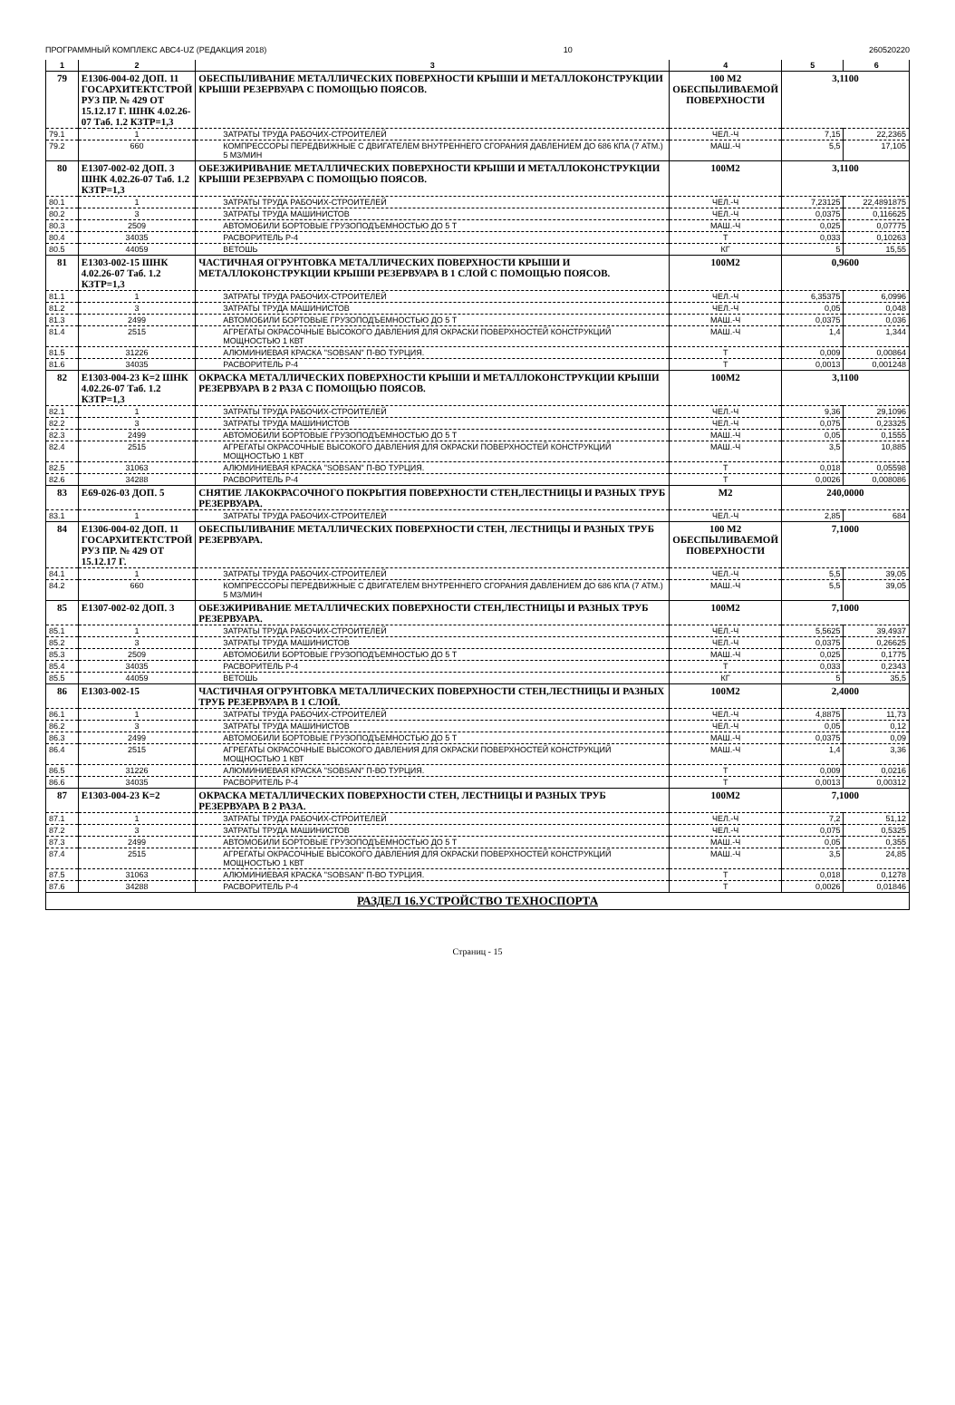ПРОГРАММНЫЙ КОМПЛЕКС АВС4-UZ (РЕДАКЦИЯ 2018) 10 260520220
| 1 | 2 | 3 | 4 | 5 | 6 |
| --- | --- | --- | --- | --- | --- |
| 79 | Е1306-004-02 ДОП. 11 ГОСАРХИТЕКТСТРОЙ РУЗ ПР. № 429 ОТ 15.12.17 Г. ШНК 4.02.26-07 Таб. 1.2 КЗТР=1,3 | ОБЕСПЫЛИВАНИЕ МЕТАЛЛИЧЕСКИХ ПОВЕРХНОСТИ КРЫШИ И МЕТАЛЛОКОНСТРУКЦИИ КРЫШИ РЕЗЕРВУАРА С ПОМОЩЬЮ ПОЯСОВ. | 100 М2 ОБЕСПЫЛИВАЕМОЙ ПОВЕРХНОСТИ | 3,1100 | |
| 79.1 | 1 | ЗАТРАТЫ ТРУДА РАБОЧИХ-СТРОИТЕЛЕЙ | ЧЕЛ.-Ч | 7,15 | 22,2365 |
| 79.2 | 660 | КОМПРЕССОРЫ ПЕРЕДВИЖНЫЕ С ДВИГАТЕЛЕМ ВНУТРЕННЕГО СГОРАНИЯ ДАВЛЕНИЕМ ДО 686 КПА (7 АТМ.) 5 М3/МИН | МАШ.-Ч | 5,5 | 17,105 |
| 80 | Е1307-002-02 ДОП. 3 ШНК 4.02.26-07 Таб. 1.2 КЗТР=1,3 | ОБЕЗЖИРИВАНИЕ МЕТАЛЛИЧЕСКИХ ПОВЕРХНОСТИ КРЫШИ И МЕТАЛЛОКОНСТРУКЦИИ КРЫШИ РЕЗЕРВУАРА С ПОМОЩЬЮ ПОЯСОВ. | 100М2 | 3,1100 | |
| 80.1 | 1 | ЗАТРАТЫ ТРУДА РАБОЧИХ-СТРОИТЕЛЕЙ | ЧЕЛ.-Ч | 7,23125 | 22,4891875 |
| 80.2 | 3 | ЗАТРАТЫ ТРУДА МАШИНИСТОВ | ЧЕЛ.-Ч | 0,0375 | 0,116625 |
| 80.3 | 2509 | АВТОМОБИЛИ БОРТОВЫЕ ГРУЗОПОДЪЕМНОСТЬЮ ДО 5 Т | МАШ.-Ч | 0,025 | 0,07775 |
| 80.4 | 34035 | РАСВОРИТЕЛЬ Р-4 | Т | 0,033 | 0,10263 |
| 80.5 | 44059 | ВЕТОШЬ | КГ | 5 | 15,55 |
| 81 | Е1303-002-15 ШНК 4.02.26-07 Таб. 1.2 КЗТР=1,3 | ЧАСТИЧНАЯ ОГРУНТОВКА МЕТАЛЛИЧЕСКИХ ПОВЕРХНОСТИ КРЫШИ И МЕТАЛЛОКОНСТРУКЦИИ КРЫШИ РЕЗЕРВУАРА В 1 СЛОЙ С ПОМОЩЬЮ ПОЯСОВ. | 100М2 | 0,9600 | |
| 81.1 | 1 | ЗАТРАТЫ ТРУДА РАБОЧИХ-СТРОИТЕЛЕЙ | ЧЕЛ.-Ч | 6,35375 | 6,0996 |
| 81.2 | 3 | ЗАТРАТЫ ТРУДА МАШИНИСТОВ | ЧЕЛ.-Ч | 0,05 | 0,048 |
| 81.3 | 2499 | АВТОМОБИЛИ БОРТОВЫЕ ГРУЗОПОДЪЕМНОСТЬЮ ДО 5 Т | МАШ.-Ч | 0,0375 | 0,036 |
| 81.4 | 2515 | АГРЕГАТЫ ОКРАСОЧНЫЕ ВЫСОКОГО ДАВЛЕНИЯ ДЛЯ ОКРАСКИ ПОВЕРХНОСТЕЙ КОНСТРУКЦИЙ МОЩНОСТЬЮ 1 КВТ | МАШ.-Ч | 1,4 | 1,344 |
| 81.5 | 31226 | АЛЮМИНИЕВАЯ КРАСКА "SOBSAN" П-ВО ТУРЦИЯ. | Т | 0,009 | 0,00864 |
| 81.6 | 34035 | РАСВОРИТЕЛЬ Р-4 | Т | 0,0013 | 0,001248 |
| 82 | Е1303-004-23 К=2 ШНК 4.02.26-07 Таб. 1.2 КЗТР=1,3 | ОКРАСКА МЕТАЛЛИЧЕСКИХ ПОВЕРХНОСТИ КРЫШИ И МЕТАЛЛОКОНСТРУКЦИИ КРЫШИ РЕЗЕРВУАРА В 2 РАЗА С ПОМОЩЬЮ ПОЯСОВ. | 100М2 | 3,1100 | |
| 82.1 | 1 | ЗАТРАТЫ ТРУДА РАБОЧИХ-СТРОИТЕЛЕЙ | ЧЕЛ.-Ч | 9,36 | 29,1096 |
| 82.2 | 3 | ЗАТРАТЫ ТРУДА МАШИНИСТОВ | ЧЕЛ.-Ч | 0,075 | 0,23325 |
| 82.3 | 2499 | АВТОМОБИЛИ БОРТОВЫЕ ГРУЗОПОДЪЕМНОСТЬЮ ДО 5 Т | МАШ.-Ч | 0,05 | 0,1555 |
| 82.4 | 2515 | АГРЕГАТЫ ОКРАСОЧНЫЕ ВЫСОКОГО ДАВЛЕНИЯ ДЛЯ ОКРАСКИ ПОВЕРХНОСТЕЙ КОНСТРУКЦИЙ МОЩНОСТЬЮ 1 КВТ | МАШ.-Ч | 3,5 | 10,885 |
| 82.5 | 31063 | АЛЮМИНИЕВАЯ КРАСКА "SOBSAN" П-ВО ТУРЦИЯ. | Т | 0,018 | 0,05598 |
| 82.6 | 34288 | РАСВОРИТЕЛЬ Р-4 | Т | 0,0026 | 0,008086 |
| 83 | Е69-026-03 ДОП. 5 | СНЯТИЕ ЛАКОКРАСОЧНОГО ПОКРЫТИЯ ПОВЕРХНОСТИ СТЕН,ЛЕСТНИЦЫ И РАЗНЫХ ТРУБ РЕЗЕРВУАРА. | М2 | 240,0000 | |
| 83.1 | 1 | ЗАТРАТЫ ТРУДА РАБОЧИХ-СТРОИТЕЛЕЙ | ЧЕЛ.-Ч | 2,85 | 684 |
| 84 | Е1306-004-02 ДОП. 11 ГОСАРХИТЕКТСТРОЙ РУЗ ПР. № 429 ОТ 15.12.17 Г. | ОБЕСПЫЛИВАНИЕ МЕТАЛЛИЧЕСКИХ ПОВЕРХНОСТИ СТЕН, ЛЕСТНИЦЫ И РАЗНЫХ ТРУБ РЕЗЕРВУАРА. | 100 М2 ОБЕСПЫЛИВАЕМОЙ ПОВЕРХНОСТИ | 7,1000 | |
| 84.1 | 1 | ЗАТРАТЫ ТРУДА РАБОЧИХ-СТРОИТЕЛЕЙ | ЧЕЛ.-Ч | 5,5 | 39,05 |
| 84.2 | 660 | КОМПРЕССОРЫ ПЕРЕДВИЖНЫЕ С ДВИГАТЕЛЕМ ВНУТРЕННЕГО СГОРАНИЯ ДАВЛЕНИЕМ ДО 686 КПА (7 АТМ.) 5 М3/МИН | МАШ.-Ч | 5,5 | 39,05 |
| 85 | Е1307-002-02 ДОП. 3 | ОБЕЗЖИРИВАНИЕ МЕТАЛЛИЧЕСКИХ ПОВЕРХНОСТИ СТЕН,ЛЕСТНИЦЫ И РАЗНЫХ ТРУБ РЕЗЕРВУАРА. | 100М2 | 7,1000 | |
| 85.1 | 1 | ЗАТРАТЫ ТРУДА РАБОЧИХ-СТРОИТЕЛЕЙ | ЧЕЛ.-Ч | 5,5625 | 39,4937 |
| 85.2 | 3 | ЗАТРАТЫ ТРУДА МАШИНИСТОВ | ЧЕЛ.-Ч | 0,0375 | 0,26625 |
| 85.3 | 2509 | АВТОМОБИЛИ БОРТОВЫЕ ГРУЗОПОДЪЕМНОСТЬЮ ДО 5 Т | МАШ.-Ч | 0,025 | 0,1775 |
| 85.4 | 34035 | РАСВОРИТЕЛЬ Р-4 | Т | 0,033 | 0,2343 |
| 85.5 | 44059 | ВЕТОШЬ | КГ | 5 | 35,5 |
| 86 | Е1303-002-15 | ЧАСТИЧНАЯ ОГРУНТОВКА МЕТАЛЛИЧЕСКИХ ПОВЕРХНОСТИ СТЕН,ЛЕСТНИЦЫ И РАЗНЫХ ТРУБ РЕЗЕРВУАРА В 1 СЛОЙ. | 100М2 | 2,4000 | |
| 86.1 | 1 | ЗАТРАТЫ ТРУДА РАБОЧИХ-СТРОИТЕЛЕЙ | ЧЕЛ.-Ч | 4,8875 | 11,73 |
| 86.2 | 3 | ЗАТРАТЫ ТРУДА МАШИНИСТОВ | ЧЕЛ.-Ч | 0,05 | 0,12 |
| 86.3 | 2499 | АВТОМОБИЛИ БОРТОВЫЕ ГРУЗОПОДЪЕМНОСТЬЮ ДО 5 Т | МАШ.-Ч | 0,0375 | 0,09 |
| 86.4 | 2515 | АГРЕГАТЫ ОКРАСОЧНЫЕ ВЫСОКОГО ДАВЛЕНИЯ ДЛЯ ОКРАСКИ ПОВЕРХНОСТЕЙ КОНСТРУКЦИЙ МОЩНОСТЬЮ 1 КВТ | МАШ.-Ч | 1,4 | 3,36 |
| 86.5 | 31226 | АЛЮМИНИЕВАЯ КРАСКА "SOBSAN" П-ВО ТУРЦИЯ. | Т | 0,009 | 0,0216 |
| 86.6 | 34035 | РАСВОРИТЕЛЬ Р-4 | Т | 0,0013 | 0,00312 |
| 87 | Е1303-004-23 К=2 | ОКРАСКА МЕТАЛЛИЧЕСКИХ ПОВЕРХНОСТИ СТЕН, ЛЕСТНИЦЫ И РАЗНЫХ ТРУБ РЕЗЕРВУАРА В 2 РАЗА. | 100М2 | 7,1000 | |
| 87.1 | 1 | ЗАТРАТЫ ТРУДА РАБОЧИХ-СТРОИТЕЛЕЙ | ЧЕЛ.-Ч | 7,2 | 51,12 |
| 87.2 | 3 | ЗАТРАТЫ ТРУДА МАШИНИСТОВ | ЧЕЛ.-Ч | 0,075 | 0,5325 |
| 87.3 | 2499 | АВТОМОБИЛИ БОРТОВЫЕ ГРУЗОПОДЪЕМНОСТЬЮ ДО 5 Т | МАШ.-Ч | 0,05 | 0,355 |
| 87.4 | 2515 | АГРЕГАТЫ ОКРАСОЧНЫЕ ВЫСОКОГО ДАВЛЕНИЯ ДЛЯ ОКРАСКИ ПОВЕРХНОСТЕЙ КОНСТРУКЦИЙ МОЩНОСТЬЮ 1 КВТ | МАШ.-Ч | 3,5 | 24,85 |
| 87.5 | 31063 | АЛЮМИНИЕВАЯ КРАСКА "SOBSAN" П-ВО ТУРЦИЯ. | Т | 0,018 | 0,1278 |
| 87.6 | 34288 | РАСВОРИТЕЛЬ Р-4 | Т | 0,0026 | 0,01846 |
| РАЗДЕЛ 16.УСТРОЙСТВО ТЕХНОСПОРТА | | | | | |
Страниц - 15